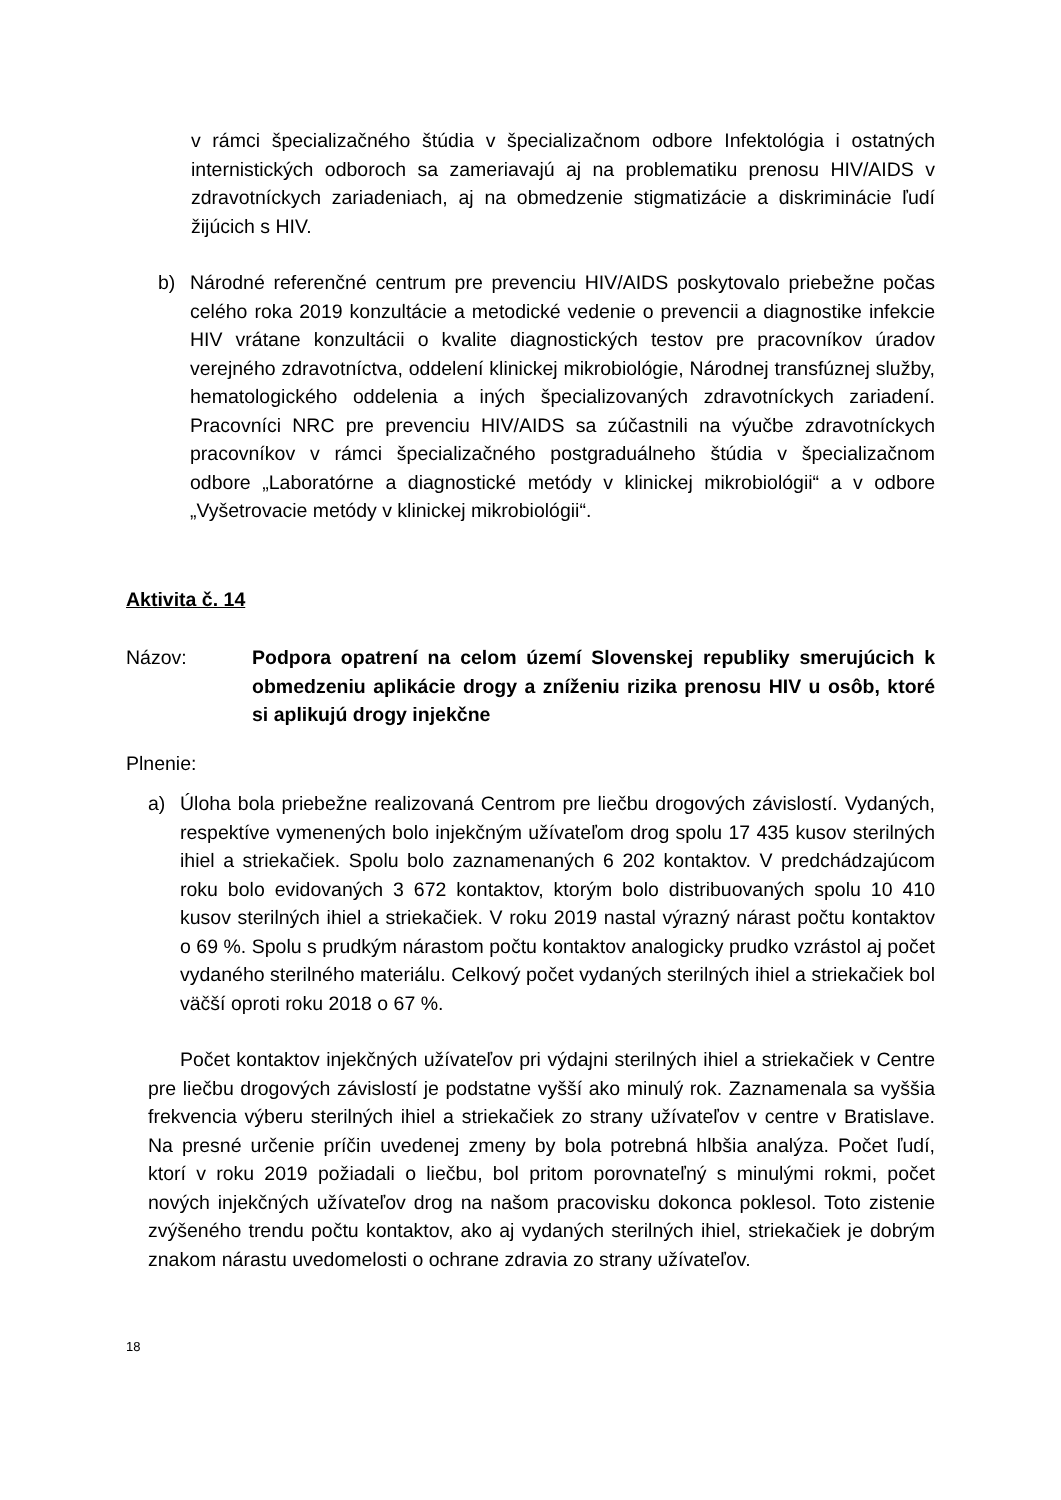v rámci špecializačného štúdia v špecializačnom odbore Infektológia i ostatných internistických odboroch sa zameriavajú aj na problematiku prenosu HIV/AIDS v zdravotníckych zariadeniach, aj na obmedzenie stigmatizácie a diskriminácie ľudí žijúcich s HIV.
b) Národné referenčné centrum pre prevenciu HIV/AIDS poskytovalo priebežne počas celého roka 2019 konzultácie a metodické vedenie o prevencii a diagnostike infekcie HIV vrátane konzultácii o kvalite diagnostických testov pre pracovníkov úradov verejného zdravotníctva, oddelení klinickej mikrobiológie, Národnej transfúznej služby, hematologického oddelenia a iných špecializovaných zdravotníckych zariadení. Pracovníci NRC pre prevenciu HIV/AIDS sa zúčastnili na výučbe zdravotníckych pracovníkov v rámci špecializačného postgraduálneho štúdia v špecializačnom odbore „Laboratórne a diagnostické metódy v klinickej mikrobiológii“ a v odbore „Vyšetrovacie metódy v klinickej mikrobiológii“.
Aktivita č. 14
Názov: Podpora opatrení na celom území Slovenskej republiky smerujúcich k obmedzeniu aplikácie drogy a zníženiu rizika prenosu HIV u osôb, ktoré si aplikujú drogy injekčne
Plnenie:
a) Úloha bola priebežne realizovaná Centrom pre liečbu drogových závislostí. Vydaných, respektíve vymenených bolo injekčným užívateľom drog spolu 17 435 kusov sterilných ihiel a striekačiek. Spolu bolo zaznamenaných 6 202 kontaktov. V predchádzajúcom roku bolo evidovaných 3 672 kontaktov, ktorým bolo distribuovaných spolu 10 410 kusov sterilných ihiel a striekačiek. V roku 2019 nastal výrazný nárast počtu kontaktov o 69 %. Spolu s prudkým nárastom počtu kontaktov analogicky prudko vzrástol aj počet vydaného sterilného materiálu. Celkový počet vydaných sterilných ihiel a striekačiek bol väčší oproti roku 2018 o 67 %.
Počet kontaktov injekčných užívateľov pri výdajni sterilných ihiel a striekačiek v Centre pre liečbu drogových závislostí je podstatne vyšší ako minulý rok. Zaznamenala sa vyššia frekvencia výberu sterilných ihiel a striekačiek zo strany užívateľov v centre v Bratislave. Na presné určenie príčin uvedenej zmeny by bola potrebná hlbšia analýza. Počet ľudí, ktorí v roku 2019 požiadali o liečbu, bol pritom porovnateľný s minulými rokmi, počet nových injekčných užívateľov drog na našom pracovisku dokonca poklesol. Toto zistenie zvýšeného trendu počtu kontaktov, ako aj vydaných sterilných ihiel, striekačiek je dobrým znakom nárastu uvedomelosti o ochrane zdravia zo strany užívateľov.
18